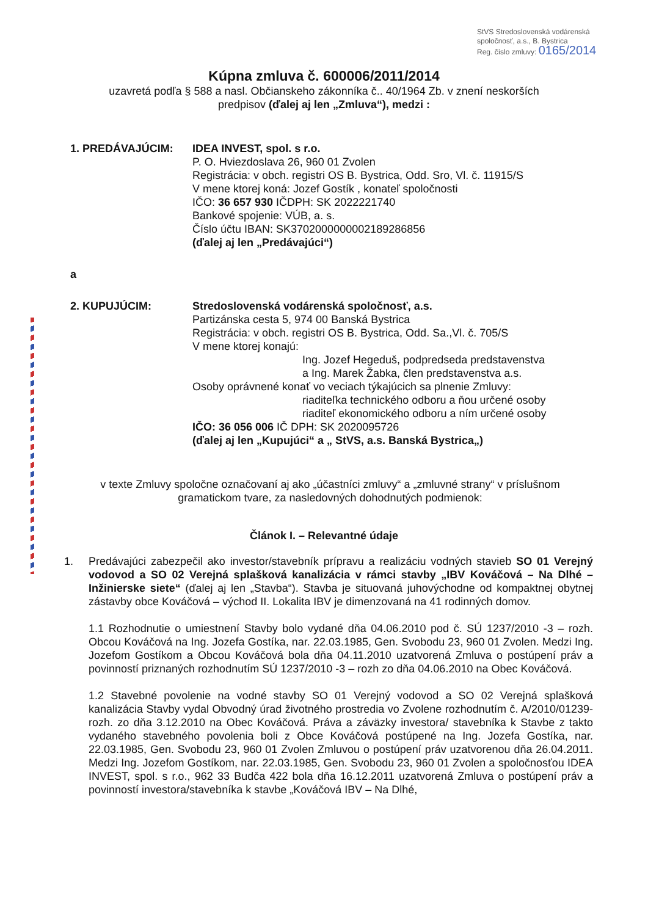StVS Stredoslovenská vodárenská spoločnosť, a.s., B. Bystrica
Reg. číslo zmluvy: 0165/2014
Kúpna zmluva č. 600006/2011/2014
uzavretá podľa § 588 a nasl. Občianskeho zákonníka č.. 40/1964 Zb. v znení neskorších predpisov (ďalej aj len „Zmluva“), medzi :
1. PREDÁVAJÚCIM: IDEA INVEST, spol. s r.o.
P. O. Hviezdoslava 26, 960 01 Zvolen
Registrácia: v obch. registri OS B. Bystrica, Odd. Sro, Vl. č. 11915/S
V mene ktorej koná: Jozef Gostík , konateľ spoločnosti
IČO: 36 657 930 IČDPH: SK 2022221740
Bankové spojenie: VÚB, a. s.
Číslo účtu IBAN: SK3702000000002189286856
(ďalej aj len „Predávajúci“)
a
2. KUPUJÚCIM: Stredoslovenská vodárenská spoločnosť, a.s.
Partizánska cesta 5, 974 00 Banská Bystrica
Registrácia: v obch. registri OS B. Bystrica, Odd. Sa.,Vl. č. 705/S
V mene ktorej konajú:
Ing. Jozef Hegeduš, podpredseda predstavenstva
a Ing. Marek Žabka, člen predstavenstva a.s.
Osoby oprávnené konať vo veciach týkajúcich sa plnenie Zmluvy:
riaditeľka technického odboru a ňou určené osoby
riaditeľ ekonomického odboru a ním určené osoby
IČO: 36 056 006 IČ DPH: SK 2020095726
(ďalej aj len „Kupujúci“ a „ StVS, a.s. Banská Bystrica„)
v texte Zmluvy spoločne označovaní aj ako „účastníci zmluvy“ a „zmluvné strany“ v príslušnom gramatickom tvare, za nasledovných dohodnutých podmienok:
Článok I. – Relevantné údaje
1. Predávajúci zabezpečil ako investor/stavebník prípravu a realizáciu vodných stavieb SO 01 Verejný vodovod a SO 02 Verejná splašková kanalizácia v rámci stavby „IBV Kováčová – Na Dlhé – Inžinierske siete“ (ďalej aj len „Stavba“). Stavba je situovaná juhovýchodne od kompaktnej obytnej zástavby obce Kováčová – východ II. Lokalita IBV je dimenzovaná na 41 rodinných domov.
1.1 Rozhodnutie o umiestnení Stavby bolo vydané dňa 04.06.2010 pod č. SÚ 1237/2010 -3 – rozh. Obcou Kováčová na Ing. Jozefa Gostíka, nar. 22.03.1985, Gen. Svobodu 23, 960 01 Zvolen. Medzi Ing. Jozefom Gostíkom a Obcou Kováčová bola dňa 04.11.2010 uzatvorená Zmluva o postúpení práv a povinností priznaných rozhodnutím SÚ 1237/2010 -3 – rozh zo dňa 04.06.2010 na Obec Kováčová.
1.2 Stavebné povolenie na vodné stavby SO 01 Verejný vodovod a SO 02 Verejná splašková kanalizácia Stavby vydal Obvodný úrad životného prostredia vo Zvolene rozhodnutím č. A/2010/01239- rozh. zo dňa 3.12.2010 na Obec Kováčová. Práva a záväzky investora/ stavebníka k Stavbe z takto vydaného stavebného povolenia boli z Obce Kováčová postúpené na Ing. Jozefa Gostíka, nar. 22.03.1985, Gen. Svobodu 23, 960 01 Zvolen Zmluvou o postúpení práv uzatvorenou dňa 26.04.2011. Medzi Ing. Jozefom Gostíkom, nar. 22.03.1985, Gen. Svobodu 23, 960 01 Zvolen a spoločnosťou IDEA INVEST, spol. s r.o., 962 33 Budča 422 bola dňa 16.12.2011 uzatvorená Zmluva o postúpení práv a povinností investora/stavebníka k stavbe „Kováčová IBV – Na Dlhé,